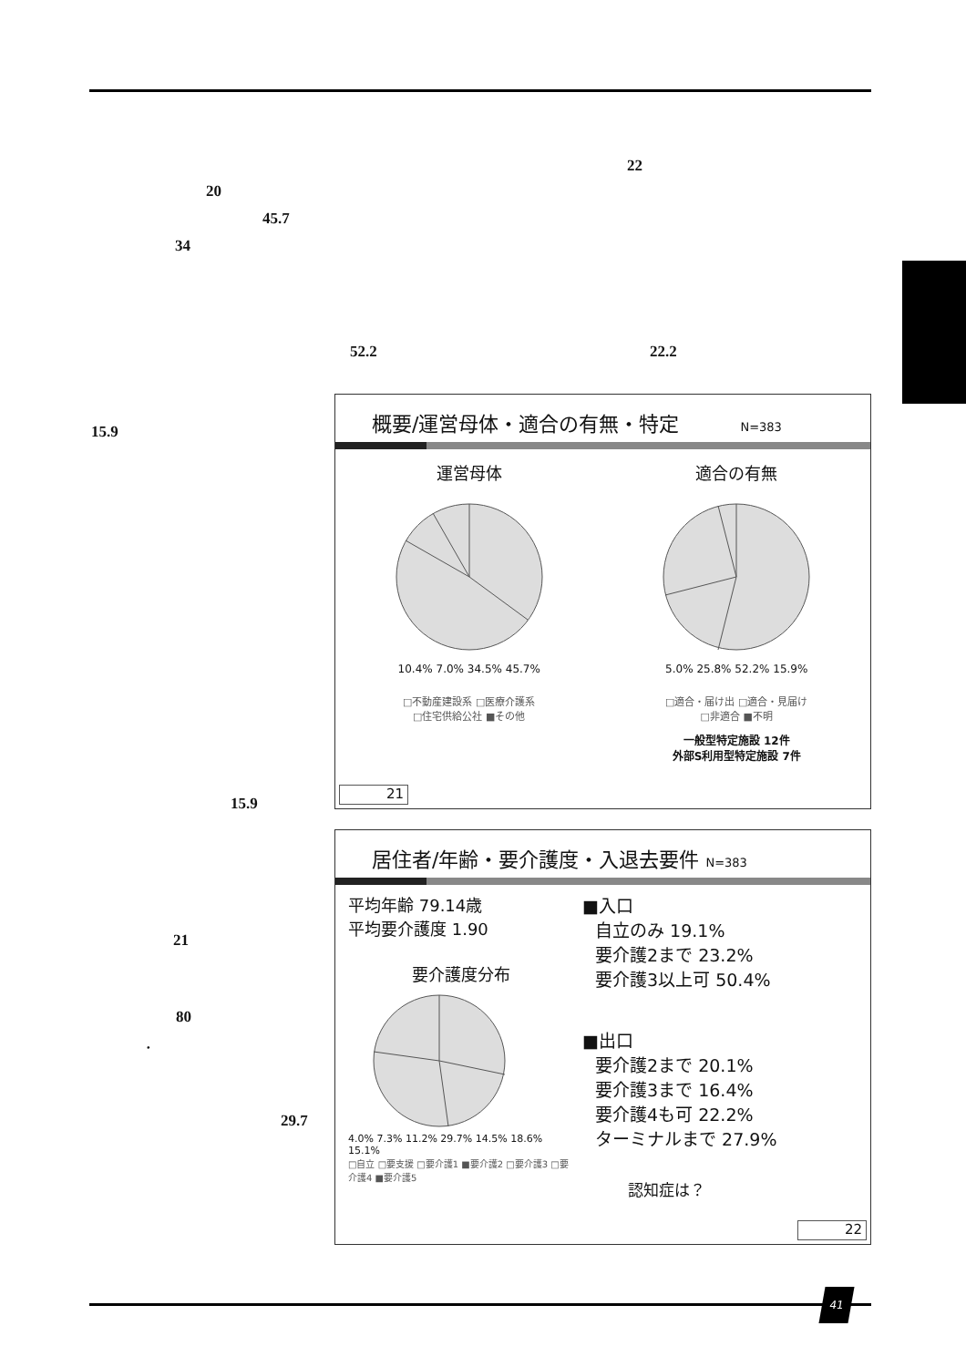22
20
45.7
34
52.2 22.2
15.9
15.9
21
80
·
29.7
概要/運営母体・適合の有無・特定 N=383
運営母体
10.4% 7.0% 34.5% 45.7%
□不動産建設系 □医療介護系
□住宅供給公社 ■その他
適合の有無
5.0% 25.8% 52.2% 15.9%
□適合・届け出 □適合・見届け
□非適合 ■不明
一般型特定施設 12件
外部S利用型特定施設 7件
21
居住者/年齢・要介護度・入退去要件 N=383
平均年齢 79.14歳
平均要介護度 1.90
要介護度分布
4.0% 7.3% 11.2% 29.7% 14.5% 18.6% 15.1%
□自立 □要支援 □要介護1 ■要介護2 □要介護3 □要介護4 ■要介護5
■入口
自立のみ 19.1%
要介護2まで 23.2%
要介護3以上可 50.4%
■出口
要介護2まで 20.1%
要介護3まで 16.4%
要介護4も可 22.2%
ターミナルまで 27.9%
認知症は？
22
41